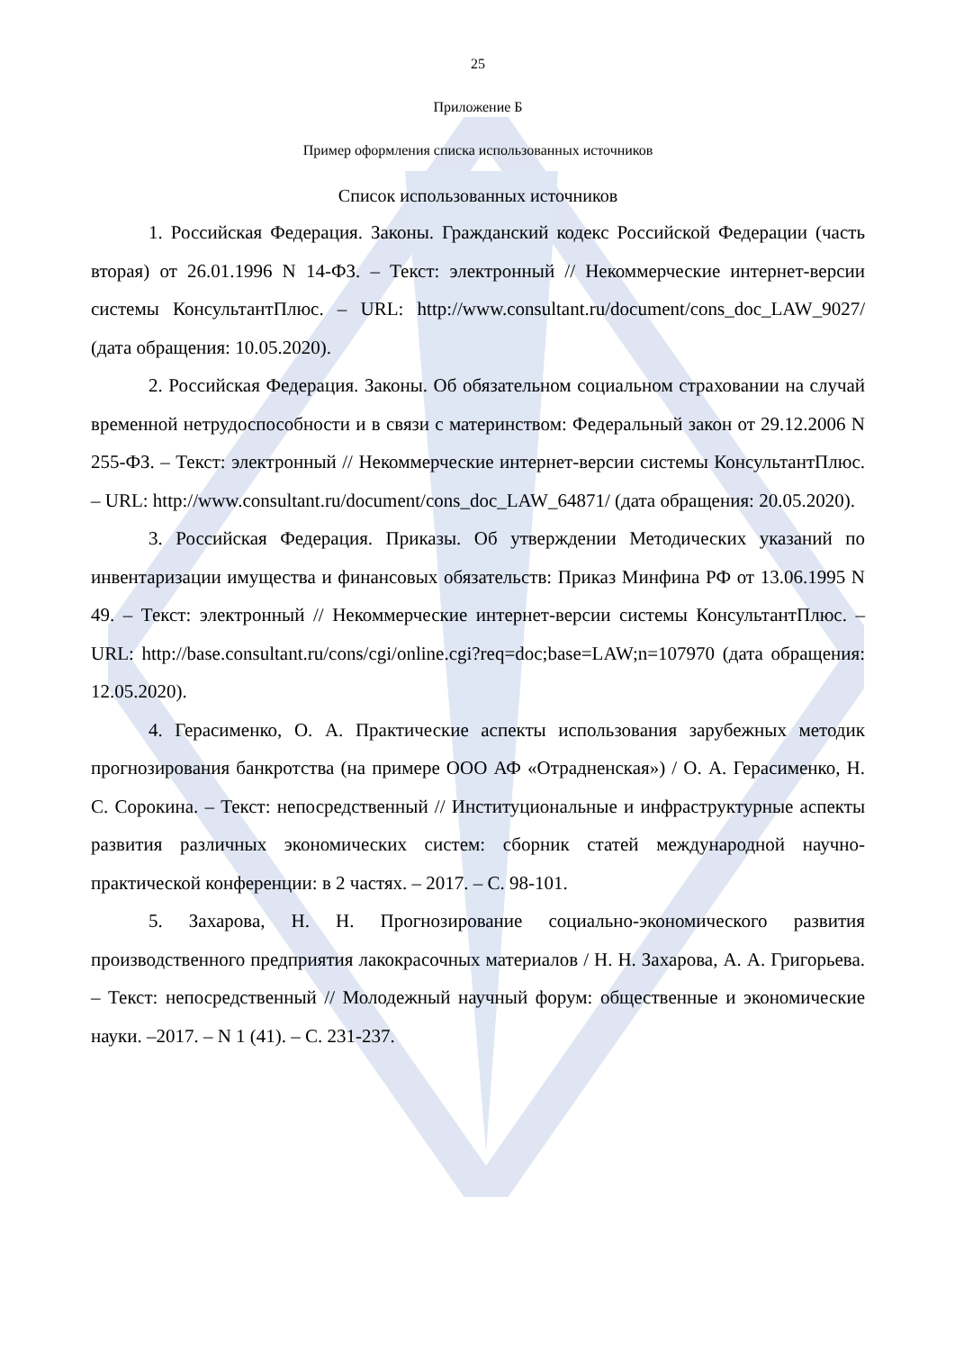25
Приложение Б
Пример оформления списка использованных источников
Список использованных источников
1. Российская Федерация. Законы. Гражданский кодекс Российской Федерации (часть вторая) от 26.01.1996 N 14-ФЗ. – Текст: электронный // Некоммерческие интернет-версии системы КонсультантПлюс. – URL: http://www.consultant.ru/document/cons_doc_LAW_9027/ (дата обращения: 10.05.2020).
2. Российская Федерация. Законы. Об обязательном социальном страховании на случай временной нетрудоспособности и в связи с материнством: Федеральный закон от 29.12.2006 N 255-ФЗ. – Текст: электронный // Некоммерческие интернет-версии системы КонсультантПлюс. – URL: http://www.consultant.ru/document/cons_doc_LAW_64871/ (дата обращения: 20.05.2020).
3. Российская Федерация. Приказы. Об утверждении Методических указаний по инвентаризации имущества и финансовых обязательств: Приказ Минфина РФ от 13.06.1995 N 49. – Текст: электронный // Некоммерческие интернет-версии системы КонсультантПлюс. – URL: http://base.consultant.ru/cons/cgi/online.cgi?req=doc;base=LAW;n=107970 (дата обращения: 12.05.2020).
4. Герасименко, О. А. Практические аспекты использования зарубежных методик прогнозирования банкротства (на примере ООО АФ «Отрадненская») / О. А. Герасименко, Н. С. Сорокина. – Текст: непосредственный // Институциональные и инфраструктурные аспекты развития различных экономических систем: сборник статей международной научно-практической конференции: в 2 частях. – 2017. – С. 98-101.
5. Захарова, Н. Н. Прогнозирование социально-экономического развития производственного предприятия лакокрасочных материалов / Н. Н. Захарова, А. А. Григорьева. – Текст: непосредственный // Молодежный научный форум: общественные и экономические науки. –2017. – N 1 (41). – С. 231-237.